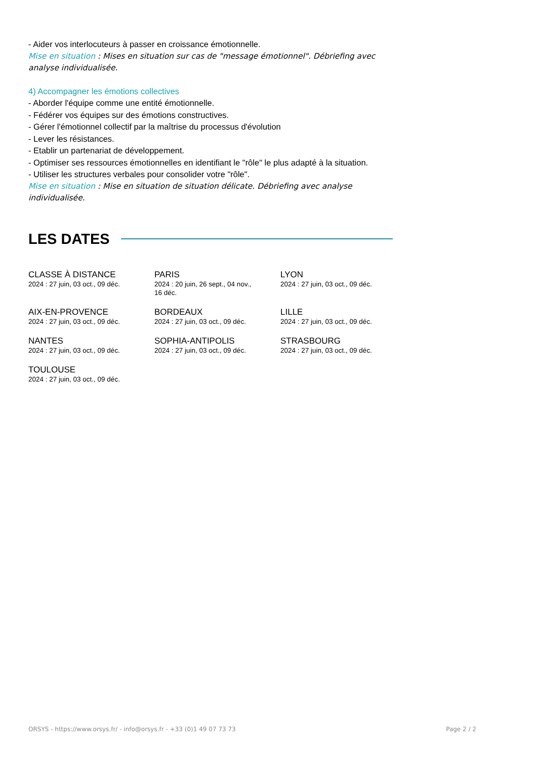- Aider vos interlocuteurs à passer en croissance émotionnelle.
Mise en situation : Mises en situation sur cas de "message émotionnel". Débriefing avec analyse individualisée.
4) Accompagner les émotions collectives
- Aborder l'équipe comme une entité émotionnelle.
- Fédérer vos équipes sur des émotions constructives.
- Gérer l'émotionnel collectif par la maîtrise du processus d'évolution
- Lever les résistances.
- Etablir un partenariat de développement.
- Optimiser ses ressources émotionnelles en identifiant le "rôle" le plus adapté à la situation.
- Utiliser les structures verbales pour consolider votre "rôle".
Mise en situation : Mise en situation de situation délicate. Débriefing avec analyse individualisée.
LES DATES
CLASSE À DISTANCE
2024 : 27 juin, 03 oct., 09 déc.
PARIS
2024 : 20 juin, 26 sept., 04 nov.,
16 déc.
LYON
2024 : 27 juin, 03 oct., 09 déc.
AIX-EN-PROVENCE
2024 : 27 juin, 03 oct., 09 déc.
BORDEAUX
2024 : 27 juin, 03 oct., 09 déc.
LILLE
2024 : 27 juin, 03 oct., 09 déc.
NANTES
2024 : 27 juin, 03 oct., 09 déc.
SOPHIA-ANTIPOLIS
2024 : 27 juin, 03 oct., 09 déc.
STRASBOURG
2024 : 27 juin, 03 oct., 09 déc.
TOULOUSE
2024 : 27 juin, 03 oct., 09 déc.
ORSYS - https://www.orsys.fr/ - info@orsys.fr - +33 (0)1 49 07 73 73 Page 2 / 2